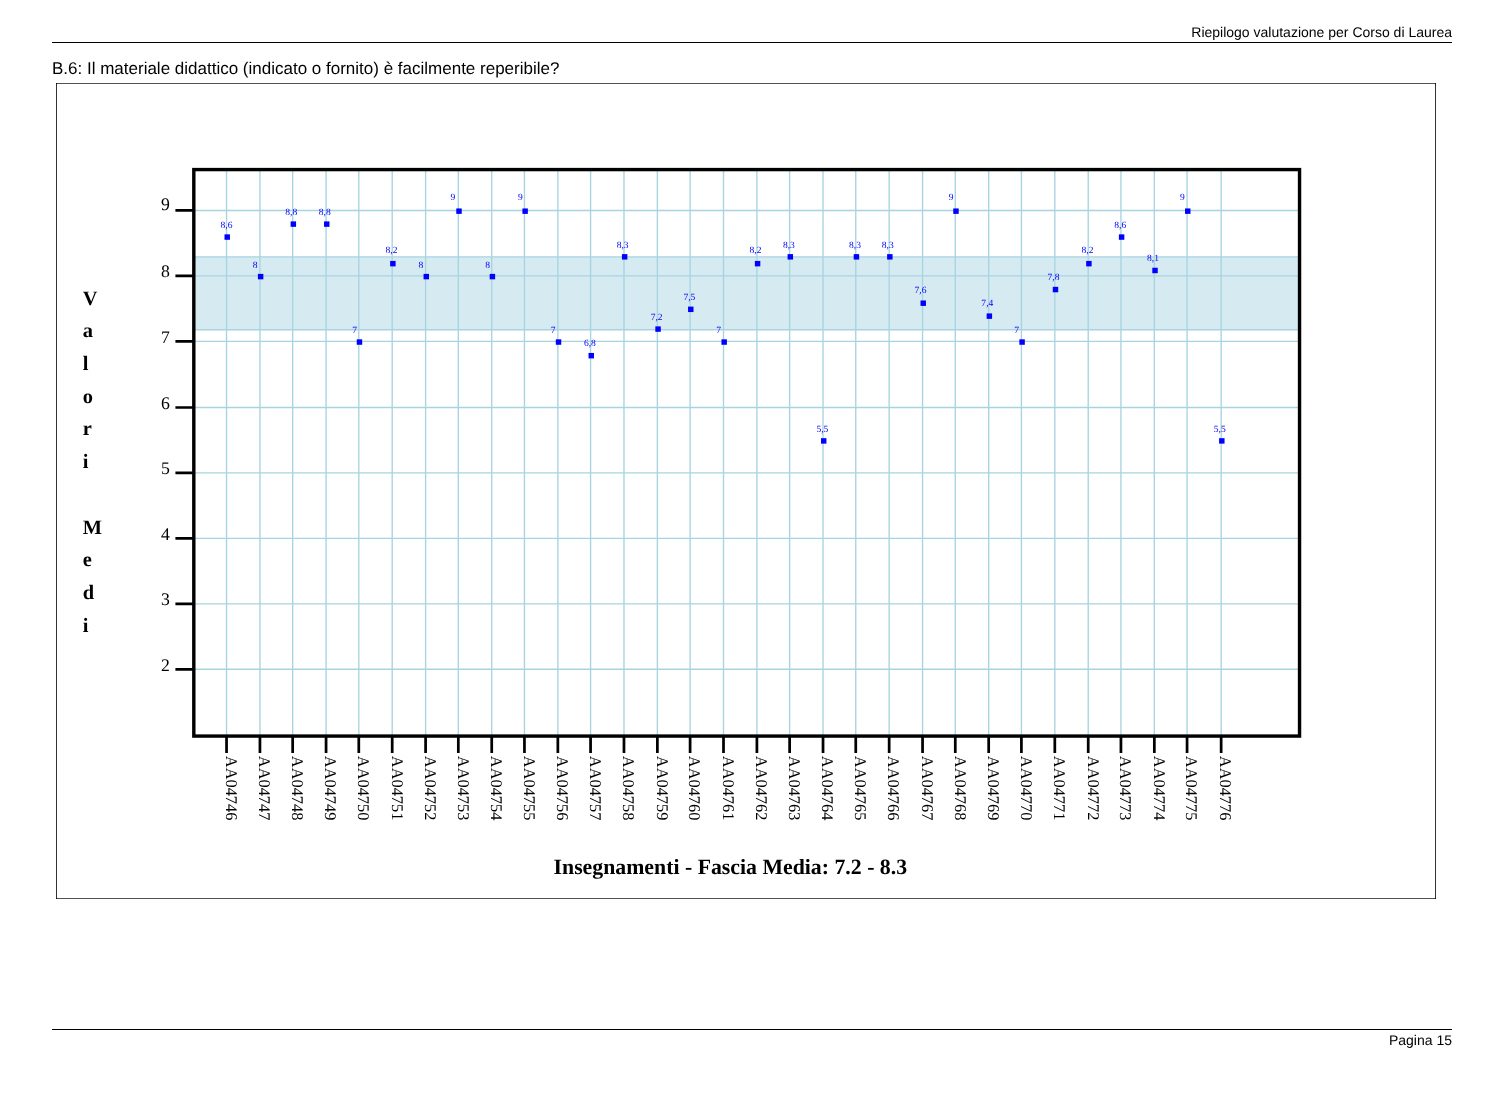Riepilogo valutazione per Corso di Laurea
B.6: Il materiale didattico (indicato o fornito) è facilmente reperibile?
9
8
7
6
5
4
3
2
V
a
l
o
r
i
M
e
d
i
8,6
8
8,8
8,8
7
8,2
8
9
8
9
7
6,8
8,3
7,2
7,5
7
8,2
8,3
5,5
8,3
8,3
7,6
9
7,4
7
7,8
8,2
8,6
8,1
9
5,5
AA04746
AA04747
AA04748
AA04749
AA04750
AA04751
AA04752
AA04753
AA04754
AA04755
AA04756
AA04757
AA04758
AA04759
AA04760
AA04761
AA04762
AA04763
AA04764
AA04765
AA04766
AA04767
AA04768
AA04769
AA04770
AA04771
AA04772
AA04773
AA04774
AA04775
AA04776
Insegnamenti - Fascia Media: 7.2 - 8.3
Pagina 15